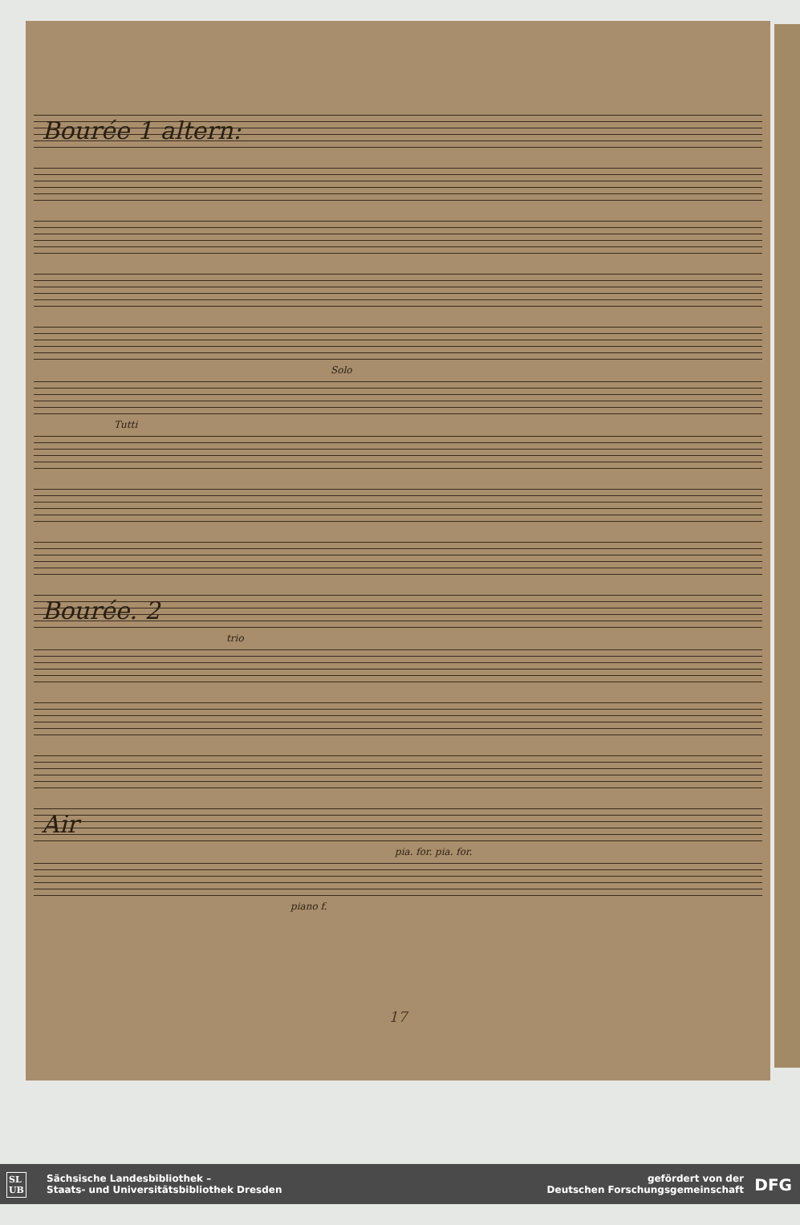Bourée 1 altern:
Solo
Tutti
Bourée. 2
trio
Air
pia. for. pia. for.
piano f.
17
SL
UB
Sächsische Landesbibliothek –
Staats- und Universitätsbibliothek Dresden
gefördert von der
Deutschen Forschungsgemeinschaft
DFG